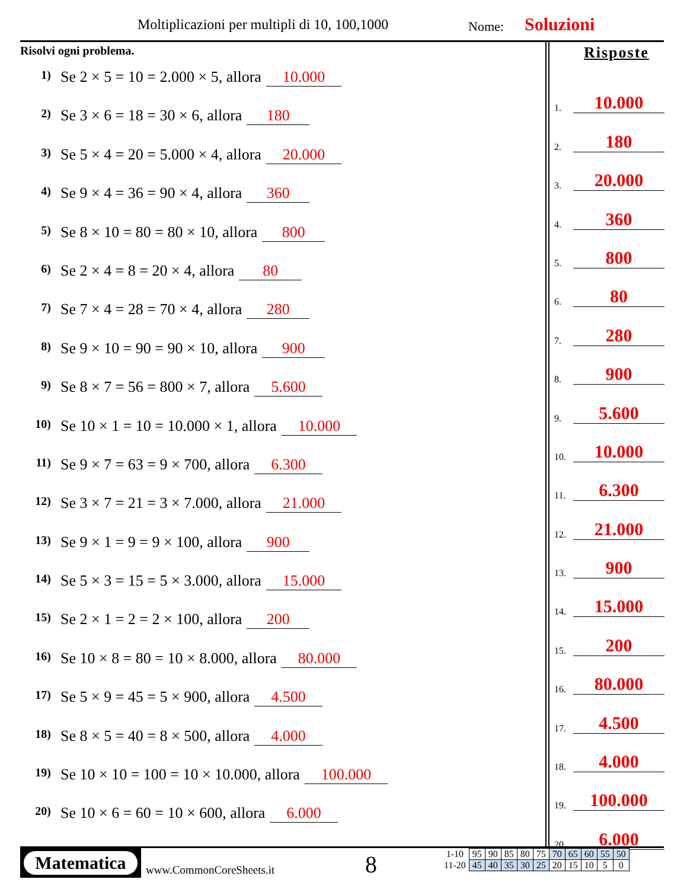Moltiplicazioni per multipli di 10, 100,1000
Nome: Soluzioni
Risolvi ogni problema.
1) Se 2 × 5 = 10 = 2.000 × 5, allora 10.000
2) Se 3 × 6 = 18 = 30 × 6, allora 180
3) Se 5 × 4 = 20 = 5.000 × 4, allora 20.000
4) Se 9 × 4 = 36 = 90 × 4, allora 360
5) Se 8 × 10 = 80 = 80 × 10, allora 800
6) Se 2 × 4 = 8 = 20 × 4, allora 80
7) Se 7 × 4 = 28 = 70 × 4, allora 280
8) Se 9 × 10 = 90 = 90 × 10, allora 900
9) Se 8 × 7 = 56 = 800 × 7, allora 5.600
10) Se 10 × 1 = 10 = 10.000 × 1, allora 10.000
11) Se 9 × 7 = 63 = 9 × 700, allora 6.300
12) Se 3 × 7 = 21 = 3 × 7.000, allora 21.000
13) Se 9 × 1 = 9 = 9 × 100, allora 900
14) Se 5 × 3 = 15 = 5 × 3.000, allora 15.000
15) Se 2 × 1 = 2 = 2 × 100, allora 200
16) Se 10 × 8 = 80 = 10 × 8.000, allora 80.000
17) Se 5 × 9 = 45 = 5 × 900, allora 4.500
18) Se 8 × 5 = 40 = 8 × 500, allora 4.000
19) Se 10 × 10 = 100 = 10 × 10.000, allora 100.000
20) Se 10 × 6 = 60 = 10 × 600, allora 6.000
Risposte
1. 10.000
2. 180
3. 20.000
4. 360
5. 800
6. 80
7. 280
8. 900
9. 5.600
10. 10.000
11. 6.300
12. 21.000
13. 900
14. 15.000
15. 200
16. 80.000
17. 4.500
18. 4.000
19. 100.000
20. 6.000
Matematica
www.CommonCoreSheets.it 8
| 1-10 | 95 | 90 | 85 | 80 | 75 | 70 | 65 | 60 | 55 | 50 |
| 11-20 | 45 | 40 | 35 | 30 | 25 | 20 | 15 | 10 | 5 | 0 |